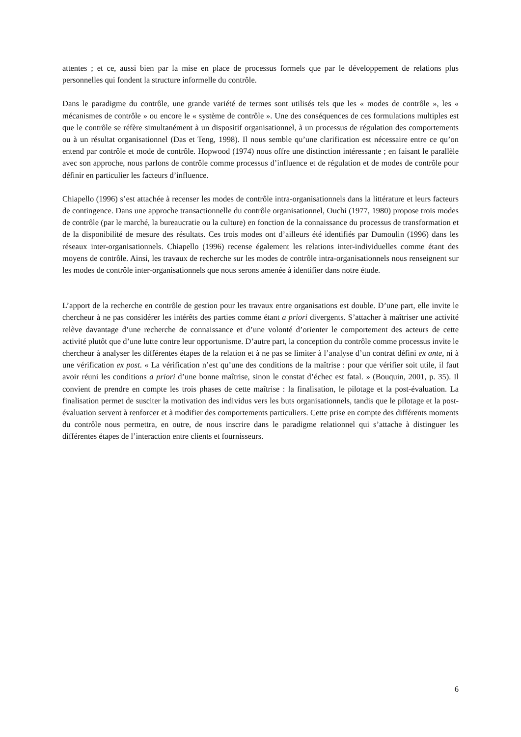attentes ; et ce, aussi bien par la mise en place de processus formels que par le développement de relations plus personnelles qui fondent la structure informelle du contrôle.
Dans le paradigme du contrôle, une grande variété de termes sont utilisés tels que les « modes de contrôle », les « mécanismes de contrôle » ou encore le « système de contrôle ». Une des conséquences de ces formulations multiples est que le contrôle se réfère simultanément à un dispositif organisationnel, à un processus de régulation des comportements ou à un résultat organisationnel (Das et Teng, 1998). Il nous semble qu’une clarification est nécessaire entre ce qu’on entend par contrôle et mode de contrôle. Hopwood (1974) nous offre une distinction intéressante ; en faisant le parallèle avec son approche, nous parlons de contrôle comme processus d’influence et de régulation et de modes de contrôle pour définir en particulier les facteurs d’influence.
Chiapello (1996) s’est attachée à recenser les modes de contrôle intra-organisationnels dans la littérature et leurs facteurs de contingence. Dans une approche transactionnelle du contrôle organisationnel, Ouchi (1977, 1980) propose trois modes de contrôle (par le marché, la bureaucratie ou la culture) en fonction de la connaissance du processus de transformation et de la disponibilité de mesure des résultats. Ces trois modes ont d’ailleurs été identifiés par Dumoulin (1996) dans les réseaux inter-organisationnels. Chiapello (1996) recense également les relations inter-individuelles comme étant des moyens de contrôle. Ainsi, les travaux de recherche sur les modes de contrôle intra-organisationnels nous renseignent sur les modes de contrôle inter-organisationnels que nous serons amenée à identifier dans notre étude.
L’apport de la recherche en contrôle de gestion pour les travaux entre organisations est double. D’une part, elle invite le chercheur à ne pas considérer les intérêts des parties comme étant a priori divergents. S’attacher à maîtriser une activité relève davantage d’une recherche de connaissance et d’une volonté d’orienter le comportement des acteurs de cette activité plutôt que d’une lutte contre leur opportunisme. D’autre part, la conception du contrôle comme processus invite le chercheur à analyser les différentes étapes de la relation et à ne pas se limiter à l’analyse d’un contrat défini ex ante, ni à une vérification ex post. « La vérification n’est qu’une des conditions de la maîtrise : pour que vérifier soit utile, il faut avoir réuni les conditions a priori d’une bonne maîtrise, sinon le constat d’échec est fatal. » (Bouquin, 2001, p. 35). Il convient de prendre en compte les trois phases de cette maîtrise : la finalisation, le pilotage et la post-évaluation. La finalisation permet de susciter la motivation des individus vers les buts organisationnels, tandis que le pilotage et la post-évaluation servent à renforcer et à modifier des comportements particuliers. Cette prise en compte des différents moments du contrôle nous permettra, en outre, de nous inscrire dans le paradigme relationnel qui s’attache à distinguer les différentes étapes de l’interaction entre clients et fournisseurs.
6